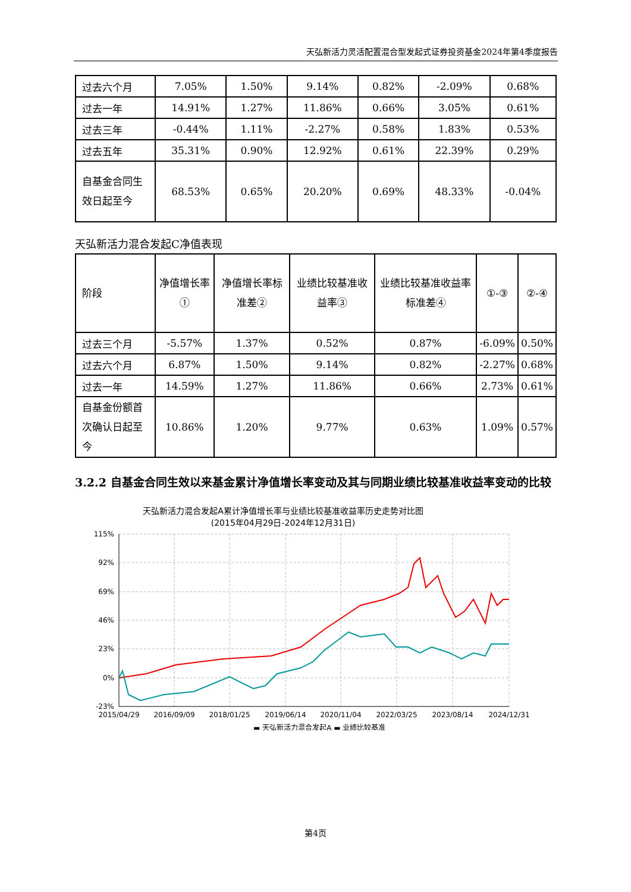天弘新活力灵活配置混合型发起式证券投资基金2024年第4季度报告
| 过去六个月 | 7.05% | 1.50% | 9.14% | 0.82% | -2.09% | 0.68% |
| 过去一年 | 14.91% | 1.27% | 11.86% | 0.66% | 3.05% | 0.61% |
| 过去三年 | -0.44% | 1.11% | -2.27% | 0.58% | 1.83% | 0.53% |
| 过去五年 | 35.31% | 0.90% | 12.92% | 0.61% | 22.39% | 0.29% |
| 自基金合同生效日起至今 | 68.53% | 0.65% | 20.20% | 0.69% | 48.33% | -0.04% |
天弘新活力混合发起C净值表现
| 阶段 | 净值增长率① | 净值增长率标准差② | 业绩比较基准收益率③ | 业绩比较基准收益率标准差④ | ①-③ | ②-④ |
| 过去三个月 | -5.57% | 1.37% | 0.52% | 0.87% | -6.09% | 0.50% |
| 过去六个月 | 6.87% | 1.50% | 9.14% | 0.82% | -2.27% | 0.68% |
| 过去一年 | 14.59% | 1.27% | 11.86% | 0.66% | 2.73% | 0.61% |
| 自基金份额首次确认日起至今 | 10.86% | 1.20% | 9.77% | 0.63% | 1.09% | 0.57% |
3.2.2 自基金合同生效以来基金累计净值增长率变动及其与同期业绩比较基准收益率变动的比较
天弘新活力混合发起A累计净值增长率与业绩比较基准收益率历史走势对比图
(2015年04月29日-2024年12月31日)
115%
92%
69%
46%
23%
0%
-23%
2015/04/29
2016/09/09
2018/01/25
2019/06/14
2020/11/04
2022/03/25
2023/08/14
2024/12/31
▬ 天弘新活力混合发起A ▬ 业绩比较基准
第4页